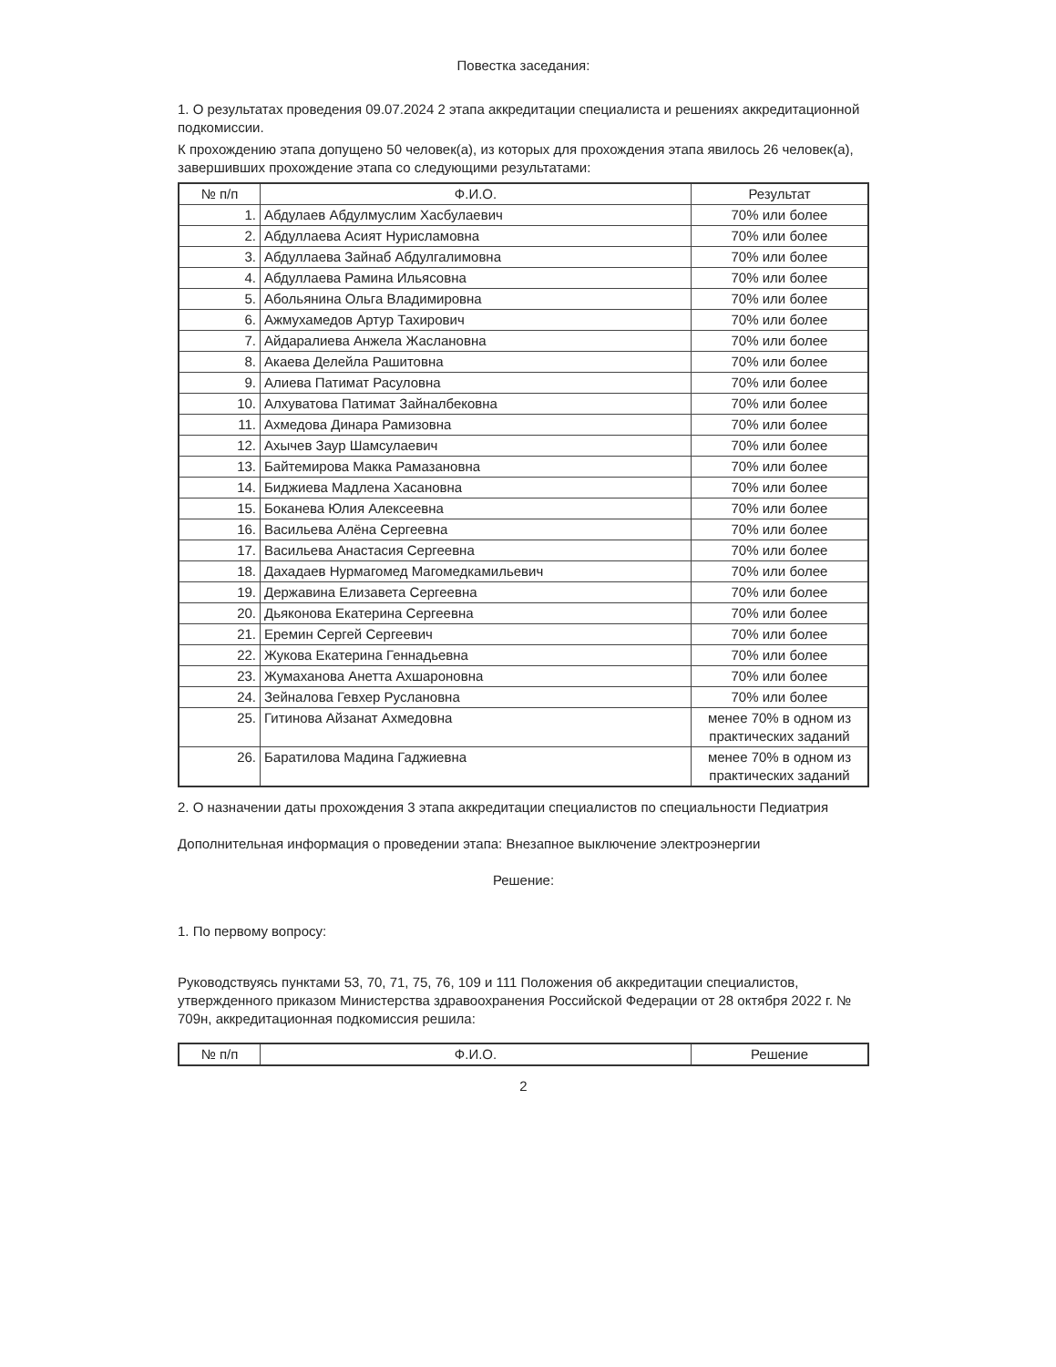Повестка заседания:
1. О результатах проведения 09.07.2024 2 этапа аккредитации специалиста и решениях аккредитационной подкомиссии.
К прохождению этапа допущено 50 человек(а), из которых для прохождения этапа явилось 26 человек(а), завершивших прохождение этапа со следующими результатами:
| № п/п | Ф.И.О. | Результат |
| --- | --- | --- |
| 1. | Абдулаев Абдулмуслим Хасбулаевич | 70% или более |
| 2. | Абдуллаева Асият Нурисламовна | 70% или более |
| 3. | Абдуллаева Зайнаб Абдулгалимовна | 70% или более |
| 4. | Абдуллаева Рамина Ильясовна | 70% или более |
| 5. | Абольянина Ольга Владимировна | 70% или более |
| 6. | Ажмухамедов Артур Тахирович | 70% или более |
| 7. | Айдаралиева Анжела Жаслановна | 70% или более |
| 8. | Акаева Делейла Рашитовна | 70% или более |
| 9. | Алиева Патимат Расуловна | 70% или более |
| 10. | Алхуватова Патимат Зайналбековна | 70% или более |
| 11. | Ахмедова Динара Рамизовна | 70% или более |
| 12. | Ахычев Заур Шамсулаевич | 70% или более |
| 13. | Байтемирова Макка Рамазановна | 70% или более |
| 14. | Биджиева Мадлена Хасановна | 70% или более |
| 15. | Боканева Юлия Алексеевна | 70% или более |
| 16. | Васильева Алёна Сергеевна | 70% или более |
| 17. | Васильева Анастасия Сергеевна | 70% или более |
| 18. | Дахадаев Нурмагомед Магомедкамильевич | 70% или более |
| 19. | Державина Елизавета Сергеевна | 70% или более |
| 20. | Дьяконова Екатерина Сергеевна | 70% или более |
| 21. | Еремин Сергей Сергеевич | 70% или более |
| 22. | Жукова Екатерина Геннадьевна | 70% или более |
| 23. | Жумаханова Анетта Ахшароновна | 70% или более |
| 24. | Зейналова Гевхер Руслановна | 70% или более |
| 25. | Гитинова Айзанат Ахмедовна | менее 70% в одном из практических заданий |
| 26. | Баратилова Мадина Гаджиевна | менее 70% в одном из практических заданий |
2. О назначении даты прохождения 3 этапа аккредитации специалистов по специальности Педиатрия
Дополнительная информация о проведении этапа: Внезапное выключение электроэнергии
Решение:
1. По первому вопросу:
Руководствуясь пунктами 53, 70, 71, 75, 76, 109 и 111 Положения об аккредитации специалистов, утвержденного приказом Министерства здравоохранения Российской Федерации от 28 октября 2022 г. № 709н, аккредитационная подкомиссия решила:
| № п/п | Ф.И.О. | Решение |
| --- | --- | --- |
2